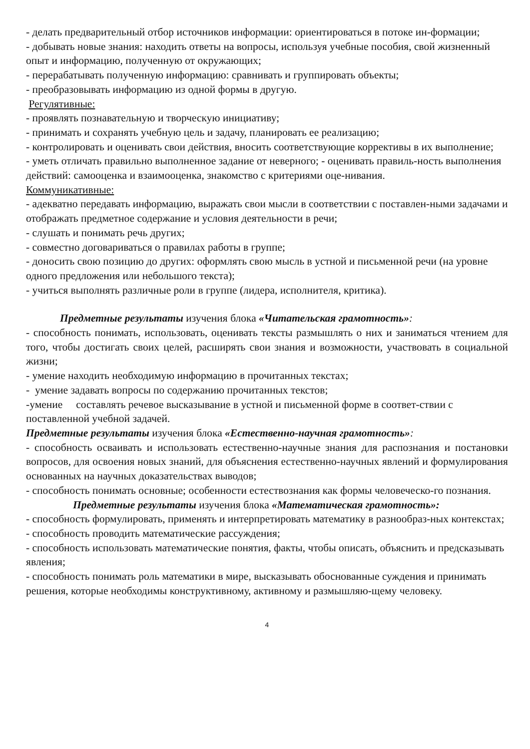- делать предварительный отбор источников информации: ориентироваться в потоке ин-формации;
- добывать новые знания: находить ответы на вопросы, используя учебные пособия, свой жизненный опыт и информацию, полученную от окружающих;
- перерабатывать полученную информацию: сравнивать и группировать объекты;
- преобразовывать информацию из одной формы в другую.
Регулятивные:
- проявлять познавательную и творческую инициативу;
- принимать и сохранять учебную цель и задачу, планировать ее реализацию;
- контролировать и оценивать свои действия, вносить соответствующие коррективы в их выполнение;
- уметь отличать правильно выполненное задание от неверного; - оценивать правиль-ность выполнения действий: самооценка и взаимооценка, знакомство с критериями оце-нивания.
Коммуникативные:
- адекватно передавать информацию, выражать свои мысли в соответствии с поставлен-ными задачами и отображать предметное содержание и условия деятельности в речи;
- слушать и понимать речь других;
- совместно договариваться о правилах работы в группе;
- доносить свою позицию до других: оформлять свою мысль в устной и письменной речи (на уровне одного предложения или небольшого текста);
- учиться выполнять различные роли в группе (лидера, исполнителя, критика).
Предметные результаты изучения блока «Читательская грамотность»:
- способность понимать, использовать, оценивать тексты размышлять о них и заниматься чтением для того, чтобы достигать своих целей, расширять свои знания и возможности, участвовать в социальной жизни;
- умение находить необходимую информацию в прочитанных текстах;
- умение задавать вопросы по содержанию прочитанных текстов;
-умение составлять речевое высказывание в устной и письменной форме в соответ-ствии с поставленной учебной задачей.
Предметные результаты изучения блока «Естественно-научная грамотность»:
- способность осваивать и использовать естественно-научные знания для распознания и постановки вопросов, для освоения новых знаний, для объяснения естественно-научных явлений и формулирования основанных на научных доказательствах выводов;
- способность понимать основные; особенности естествознания как формы человеческо-го познания.
Предметные результаты изучения блока «Математическая грамотность»:
- способность формулировать, применять и интерпретировать математику в разнообраз-ных контекстах;
- способность проводить математические рассуждения;
- способность использовать математические понятия, факты, чтобы описать, объяснить и предсказывать явления;
- способность понимать роль математики в мире, высказывать обоснованные суждения и принимать решения, которые необходимы конструктивному, активному и размышляю-щему человеку.
4